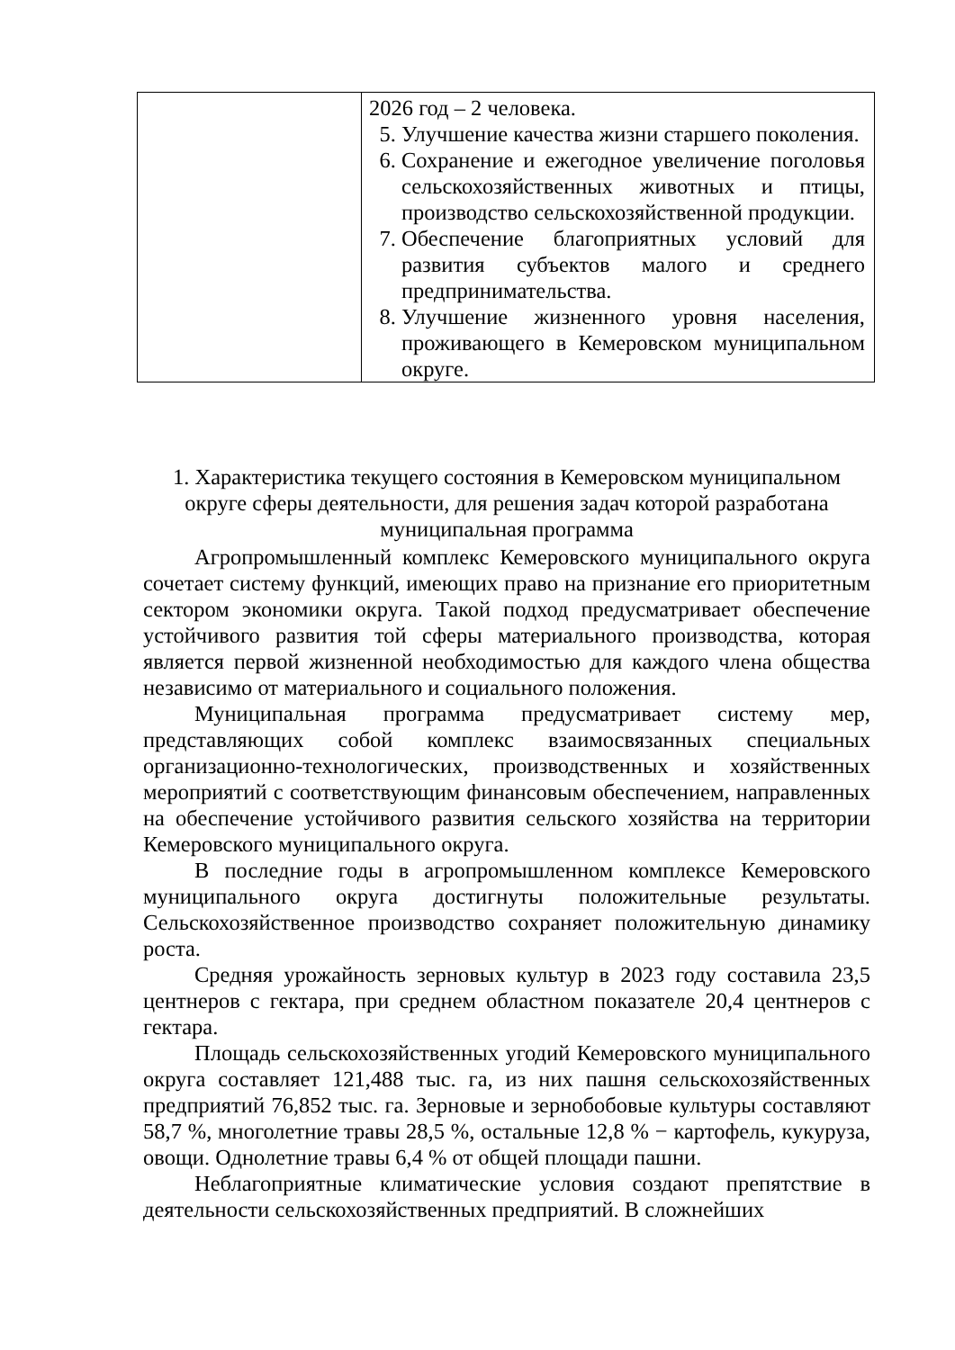| | 2026 год – 2 человека. 5. Улучшение качества жизни старшего поколения. 6. Сохранение и ежегодное увеличение поголовья сельскохозяйственных животных и птицы, производство сельскохозяйственной продукции. 7. Обеспечение благоприятных условий для развития субъектов малого и среднего предпринимательства. 8. Улучшение жизненного уровня населения, проживающего в Кемеровском муниципальном округе. |
1. Характеристика текущего состояния в Кемеровском муниципальном
округе сферы деятельности, для решения задач которой разработана
муниципальная программа
Агропромышленный комплекс Кемеровского муниципального округа сочетает систему функций, имеющих право на признание его приоритетным сектором экономики округа. Такой подход предусматривает обеспечение устойчивого развития той сферы материального производства, которая является первой жизненной необходимостью для каждого члена общества независимо от материального и социального положения.
Муниципальная программа предусматривает систему мер, представляющих собой комплекс взаимосвязанных специальных организационно-технологических, производственных и хозяйственных мероприятий с соответствующим финансовым обеспечением, направленных на обеспечение устойчивого развития сельского хозяйства на территории Кемеровского муниципального округа.
В последние годы в агропромышленном комплексе Кемеровского муниципального округа достигнуты положительные результаты. Сельскохозяйственное производство сохраняет положительную динамику роста.
Средняя урожайность зерновых культур в 2023 году составила 23,5 центнеров с гектара, при среднем областном показателе 20,4 центнеров с гектара.
Площадь сельскохозяйственных угодий Кемеровского муниципального округа составляет 121,488 тыс. га, из них пашня сельскохозяйственных предприятий 76,852 тыс. га. Зерновые и зернобобовые культуры составляют 58,7 %, многолетние травы 28,5 %, остальные 12,8 % − картофель, кукуруза, овощи. Однолетние травы 6,4 % от общей площади пашни.
Неблагоприятные климатические условия создают препятствие в деятельности сельскохозяйственных предприятий. В сложнейших